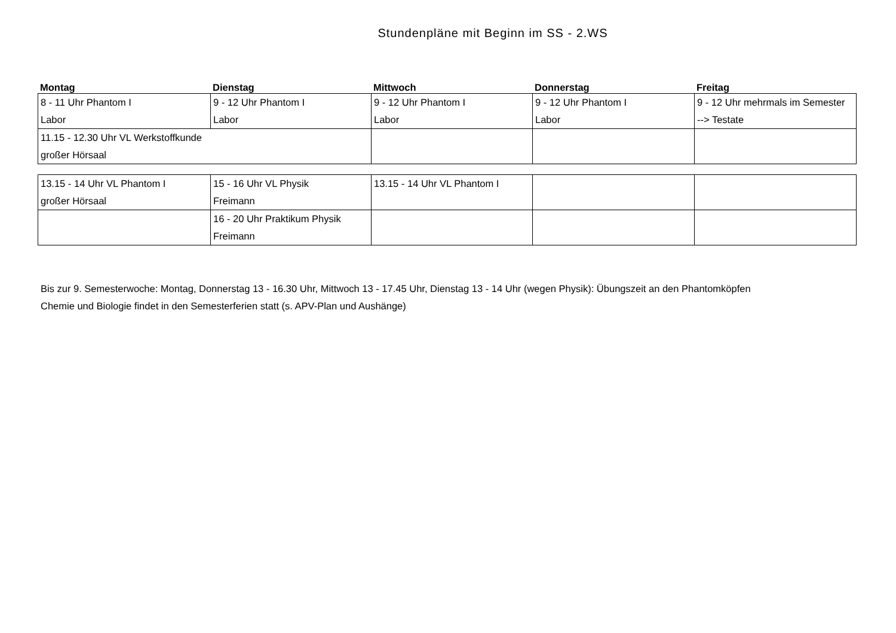Stundenpläne mit Beginn im SS - 2.WS
| Montag | Dienstag | Mittwoch | Donnerstag | Freitag |
| 8 - 11 Uhr Phantom I Labor | 9 - 12 Uhr Phantom I Labor | 9 - 12 Uhr Phantom I Labor | 9 - 12 Uhr Phantom I Labor | 9 - 12 Uhr mehrmals im Semester --> Testate |
| 11.15 - 12.30 Uhr VL Werkstoffkunde großer Hörsaal | | | | |
| 13.15 - 14 Uhr VL Phantom I großer Hörsaal | 15 - 16 Uhr VL Physik Freimann | 13.15 - 14 Uhr VL Phantom I | | |
| | 16 - 20 Uhr Praktikum Physik Freimann | | | |
Bis zur 9. Semesterwoche: Montag, Donnerstag 13 - 16.30 Uhr, Mittwoch 13 - 17.45 Uhr, Dienstag 13 - 14 Uhr (wegen Physik): Übungszeit an den Phantomköpfen
Chemie und Biologie findet in den Semesterferien statt (s. APV-Plan und Aushänge)